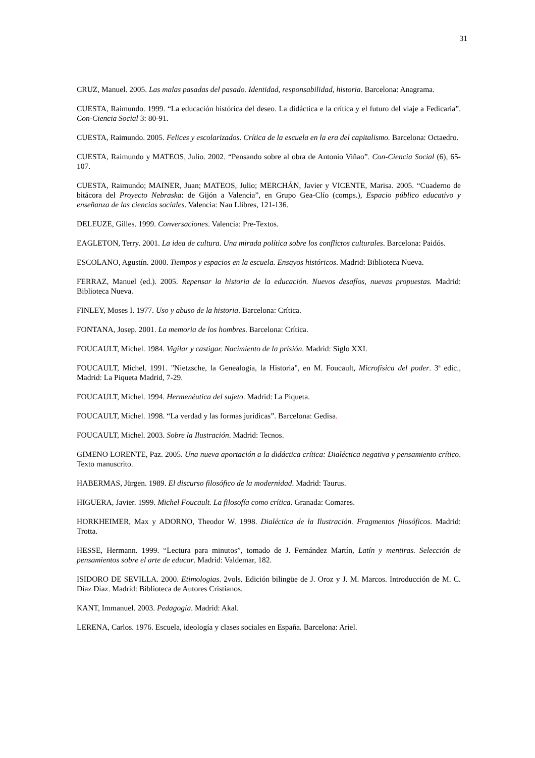31
CRUZ, Manuel. 2005. Las malas pasadas del pasado. Identidad, responsabilidad, historia. Barcelona: Anagrama.
CUESTA, Raimundo. 1999. “La educación histórica del deseo. La didáctica e la crítica y el futuro del viaje a Fedicaria”. Con-Ciencia Social 3: 80-91.
CUESTA, Raimundo. 2005. Felices y escolarizados. Crítica de la escuela en la era del capitalismo. Barcelona: Octaedro.
CUESTA, Raimundo y MATEOS, Julio. 2002. “Pensando sobre al obra de Antonio Viñao”. Con-Ciencia Social (6), 65-107.
CUESTA, Raimundo; MAINER, Juan; MATEOS, Julio; MERCHÁN, Javier y VICENTE, Marisa. 2005. “Cuaderno de bitácora del Proyecto Nebraska: de Gijón a Valencia”, en Grupo Gea-Clío (comps.), Espacio público educativo y enseñanza de las ciencias sociales. Valencia: Nau Llibres, 121-136.
DELEUZE, Gilles. 1999. Conversaciones. Valencia: Pre-Textos.
EAGLETON, Terry. 2001. La idea de cultura. Una mirada política sobre los conflictos culturales. Barcelona: Paidós.
ESCOLANO, Agustín. 2000. Tiempos y espacios en la escuela. Ensayos históricos. Madrid: Biblioteca Nueva.
FERRAZ, Manuel (ed.). 2005. Repensar la historia de la educación. Nuevos desafíos, nuevas propuestas. Madrid: Biblioteca Nueva.
FINLEY, Moses I. 1977. Uso y abuso de la historia. Barcelona: Crítica.
FONTANA, Josep. 2001. La memoria de los hombres. Barcelona: Crítica.
FOUCAULT, Michel. 1984. Vigilar y castigar. Nacimiento de la prisión. Madrid: Siglo XXI.
FOUCAULT, Michel. 1991. "Nietzsche, la Genealogía, la Historia", en M. Foucault, Microfísica del poder. 3ª edic., Madrid: La Piqueta Madrid, 7-29.
FOUCAULT, Michel. 1994. Hermenéutica del sujeto. Madrid: La Piqueta.
FOUCAULT, Michel. 1998. “La verdad y las formas jurídicas”. Barcelona: Gedisa.
FOUCAULT, Michel. 2003. Sobre la Ilustración. Madrid: Tecnos.
GIMENO LORENTE, Paz. 2005. Una nueva aportación a la didáctica crítica: Dialéctica negativa y pensamiento crítico. Texto manuscrito.
HABERMAS, Jürgen. 1989. El discurso filosófico de la modernidad. Madrid: Taurus.
HIGUERA, Javier. 1999. Michel Foucault. La filosofía como crítica. Granada: Comares.
HORKHEIMER, Max y ADORNO, Theodor W. 1998. Dialéctica de la Ilustración. Fragmentos filosóficos. Madrid: Trotta.
HESSE, Hermann. 1999. “Lectura para minutos”, tomado de J. Fernández Martín, Latín y mentiras. Selección de pensamientos sobre el arte de educar. Madrid: Valdemar, 182.
ISIDORO DE SEVILLA. 2000. Etimologias. 2vols. Edición bilingüe de J. Oroz y J. M. Marcos. Introducción de M. C. Díaz Díaz. Madrid: Biblioteca de Autores Cristianos.
KANT, Immanuel. 2003. Pedagogía. Madrid: Akal.
LERENA, Carlos. 1976. Escuela, ideología y clases sociales en España. Barcelona: Ariel.